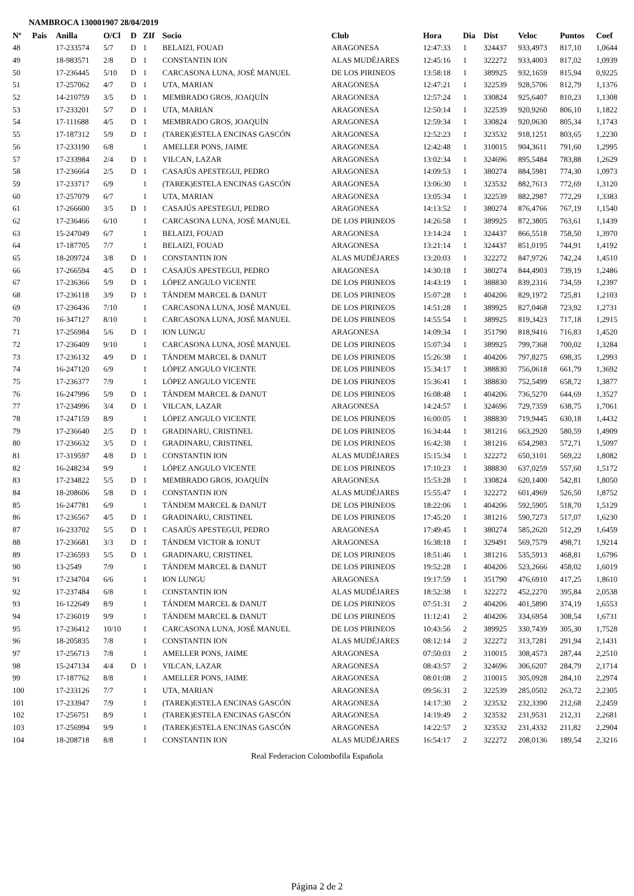NAMBROCA 130001907 28/04/2019
| Nº | Pais | Anilla | O/Cl | D | ZIf | Socio | Club | Hora | Dia | Dist | Veloc | Puntos | Coef |
| --- | --- | --- | --- | --- | --- | --- | --- | --- | --- | --- | --- | --- | --- |
| 48 | | 17-233574 | 5/7 | D | 1 | BELAIZI, FOUAD | ARAGONESA | 12:47:33 | 1 | 324437 | 933,4973 | 817,10 | 1,0644 |
| 49 | | 18-983571 | 2/8 | D | 1 | CONSTANTIN ION | ALAS MUDÉJARES | 12:45:16 | 1 | 322272 | 933,4003 | 817,02 | 1,0939 |
| 50 | | 17-236445 | 5/10 | D | 1 | CARCASONA LUNA, JOSÉ MANUEL | DE LOS PIRINEOS | 13:58:18 | 1 | 389925 | 932,1659 | 815,94 | 0,9225 |
| 51 | | 17-257062 | 4/7 | D | 1 | UTA, MARIAN | ARAGONESA | 12:47:21 | 1 | 322539 | 928,5706 | 812,79 | 1,1376 |
| 52 | | 14-210759 | 3/5 | D | 1 | MEMBRADO GROS, JOAQUÍN | ARAGONESA | 12:57:24 | 1 | 330824 | 925,6407 | 810,23 | 1,1308 |
| 53 | | 17-233201 | 5/7 | D | 1 | UTA, MARIAN | ARAGONESA | 12:50:14 | 1 | 322539 | 920,9260 | 806,10 | 1,1822 |
| 54 | | 17-111688 | 4/5 | D | 1 | MEMBRADO GROS, JOAQUÍN | ARAGONESA | 12:59:34 | 1 | 330824 | 920,0630 | 805,34 | 1,1743 |
| 55 | | 17-187312 | 5/9 | D | 1 | (TAREK)ESTELA ENCINAS GASCÓN | ARAGONESA | 12:52:23 | 1 | 323532 | 918,1251 | 803,65 | 1,2230 |
| 56 | | 17-233190 | 6/8 | | 1 | AMELLER PONS, JAIME | ARAGONESA | 12:42:48 | 1 | 310015 | 904,3611 | 791,60 | 1,2995 |
| 57 | | 17-233984 | 2/4 | D | 1 | VILCAN, LAZAR | ARAGONESA | 13:02:34 | 1 | 324696 | 895,5484 | 783,88 | 1,2629 |
| 58 | | 17-236664 | 2/5 | D | 1 | CASAJÚS APESTEGUI, PEDRO | ARAGONESA | 14:09:53 | 1 | 380274 | 884,5981 | 774,30 | 1,0973 |
| 59 | | 17-233717 | 6/9 | | 1 | (TAREK)ESTELA ENCINAS GASCÓN | ARAGONESA | 13:06:30 | 1 | 323532 | 882,7613 | 772,69 | 1,3120 |
| 60 | | 17-257079 | 6/7 | | 1 | UTA, MARIAN | ARAGONESA | 13:05:34 | 1 | 322539 | 882,2987 | 772,29 | 1,3383 |
| 61 | | 17-266600 | 3/5 | D | 1 | CASAJÚS APESTEGUI, PEDRO | ARAGONESA | 14:13:52 | 1 | 380274 | 876,4766 | 767,19 | 1,1540 |
| 62 | | 17-236466 | 6/10 | | 1 | CARCASONA LUNA, JOSÉ MANUEL | DE LOS PIRINEOS | 14:26:58 | 1 | 389925 | 872,3805 | 763,61 | 1,1439 |
| 63 | | 15-247049 | 6/7 | | 1 | BELAIZI, FOUAD | ARAGONESA | 13:14:24 | 1 | 324437 | 866,5518 | 758,50 | 1,3970 |
| 64 | | 17-187705 | 7/7 | | 1 | BELAIZI, FOUAD | ARAGONESA | 13:21:14 | 1 | 324437 | 851,0195 | 744,91 | 1,4192 |
| 65 | | 18-209724 | 3/8 | D | 1 | CONSTANTIN ION | ALAS MUDÉJARES | 13:20:03 | 1 | 322272 | 847,9726 | 742,24 | 1,4510 |
| 66 | | 17-266594 | 4/5 | D | 1 | CASAJÚS APESTEGUI, PEDRO | ARAGONESA | 14:30:18 | 1 | 380274 | 844,4903 | 739,19 | 1,2486 |
| 67 | | 17-236366 | 5/9 | D | 1 | LÓPEZ ANGULO VICENTE | DE LOS PIRINEOS | 14:43:19 | 1 | 388830 | 839,2316 | 734,59 | 1,2397 |
| 68 | | 17-236118 | 3/9 | D | 1 | TÁNDEM MARCEL & DANUT | DE LOS PIRINEOS | 15:07:28 | 1 | 404206 | 829,1972 | 725,81 | 1,2103 |
| 69 | | 17-236436 | 7/10 | | 1 | CARCASONA LUNA, JOSÉ MANUEL | DE LOS PIRINEOS | 14:51:28 | 1 | 389925 | 827,0468 | 723,92 | 1,2731 |
| 70 | | 16-347127 | 8/10 | | 1 | CARCASONA LUNA, JOSÉ MANUEL | DE LOS PIRINEOS | 14:55:54 | 1 | 389925 | 819,3423 | 717,18 | 1,2915 |
| 71 | | 17-256984 | 5/6 | D | 1 | ION LUNGU | ARAGONESA | 14:09:34 | 1 | 351790 | 818,9416 | 716,83 | 1,4520 |
| 72 | | 17-236409 | 9/10 | | 1 | CARCASONA LUNA, JOSÉ MANUEL | DE LOS PIRINEOS | 15:07:34 | 1 | 389925 | 799,7368 | 700,02 | 1,3284 |
| 73 | | 17-236132 | 4/9 | D | 1 | TÁNDEM MARCEL & DANUT | DE LOS PIRINEOS | 15:26:38 | 1 | 404206 | 797,8275 | 698,35 | 1,2993 |
| 74 | | 16-247120 | 6/9 | | 1 | LÓPEZ ANGULO VICENTE | DE LOS PIRINEOS | 15:34:17 | 1 | 388830 | 756,0618 | 661,79 | 1,3692 |
| 75 | | 17-236377 | 7/9 | | 1 | LÓPEZ ANGULO VICENTE | DE LOS PIRINEOS | 15:36:41 | 1 | 388830 | 752,5499 | 658,72 | 1,3877 |
| 76 | | 16-247996 | 5/9 | D | 1 | TÁNDEM MARCEL & DANUT | DE LOS PIRINEOS | 16:08:48 | 1 | 404206 | 736,5270 | 644,69 | 1,3527 |
| 77 | | 17-234996 | 3/4 | D | 1 | VILCAN, LAZAR | ARAGONESA | 14:24:57 | 1 | 324696 | 729,7359 | 638,75 | 1,7061 |
| 78 | | 17-247159 | 8/9 | | 1 | LÓPEZ ANGULO VICENTE | DE LOS PIRINEOS | 16:00:05 | 1 | 388830 | 719,9445 | 630,18 | 1,4432 |
| 79 | | 17-236640 | 2/5 | D | 1 | GRADINARU, CRISTINEL | DE LOS PIRINEOS | 16:34:44 | 1 | 381216 | 663,2920 | 580,59 | 1,4909 |
| 80 | | 17-236632 | 3/5 | D | 1 | GRADINARU, CRISTINEL | DE LOS PIRINEOS | 16:42:38 | 1 | 381216 | 654,2983 | 572,71 | 1,5097 |
| 81 | | 17-319597 | 4/8 | D | 1 | CONSTANTIN ION | ALAS MUDÉJARES | 15:15:34 | 1 | 322272 | 650,3101 | 569,22 | 1,8082 |
| 82 | | 16-248234 | 9/9 | | 1 | LÓPEZ ANGULO VICENTE | DE LOS PIRINEOS | 17:10:23 | 1 | 388830 | 637,0259 | 557,60 | 1,5172 |
| 83 | | 17-234822 | 5/5 | D | 1 | MEMBRADO GROS, JOAQUÍN | ARAGONESA | 15:53:28 | 1 | 330824 | 620,1400 | 542,81 | 1,8050 |
| 84 | | 18-208606 | 5/8 | D | 1 | CONSTANTIN ION | ALAS MUDÉJARES | 15:55:47 | 1 | 322272 | 601,4969 | 526,50 | 1,8752 |
| 85 | | 16-247781 | 6/9 | | 1 | TÁNDEM MARCEL & DANUT | DE LOS PIRINEOS | 18:22:06 | 1 | 404206 | 592,5905 | 518,70 | 1,5129 |
| 86 | | 17-236567 | 4/5 | D | 1 | GRADINARU, CRISTINEL | DE LOS PIRINEOS | 17:45:20 | 1 | 381216 | 590,7273 | 517,07 | 1,6230 |
| 87 | | 16-233702 | 5/5 | D | 1 | CASAJÚS APESTEGUI, PEDRO | ARAGONESA | 17:49:45 | 1 | 380274 | 585,2620 | 512,29 | 1,6459 |
| 88 | | 17-236681 | 3/3 | D | 1 | TÁNDEM VICTOR & IONUT | ARAGONESA | 16:38:18 | 1 | 329491 | 569,7579 | 498,71 | 1,9214 |
| 89 | | 17-236593 | 5/5 | D | 1 | GRADINARU, CRISTINEL | DE LOS PIRINEOS | 18:51:46 | 1 | 381216 | 535,5913 | 468,81 | 1,6796 |
| 90 | | 13-2549 | 7/9 | | 1 | TÁNDEM MARCEL & DANUT | DE LOS PIRINEOS | 19:52:28 | 1 | 404206 | 523,2666 | 458,02 | 1,6019 |
| 91 | | 17-234704 | 6/6 | | 1 | ION LUNGU | ARAGONESA | 19:17:59 | 1 | 351790 | 476,6910 | 417,25 | 1,8610 |
| 92 | | 17-237484 | 6/8 | | 1 | CONSTANTIN ION | ALAS MUDÉJARES | 18:52:38 | 1 | 322272 | 452,2270 | 395,84 | 2,0538 |
| 93 | | 16-122649 | 8/9 | | 1 | TÁNDEM MARCEL & DANUT | DE LOS PIRINEOS | 07:51:31 | 2 | 404206 | 401,5890 | 374,19 | 1,6553 |
| 94 | | 17-236019 | 9/9 | | 1 | TÁNDEM MARCEL & DANUT | DE LOS PIRINEOS | 11:12:41 | 2 | 404206 | 334,6954 | 308,54 | 1,6731 |
| 95 | | 17-236412 | 10/10 | | 1 | CARCASONA LUNA, JOSÉ MANUEL | DE LOS PIRINEOS | 10:43:56 | 2 | 389925 | 330,7439 | 305,30 | 1,7528 |
| 96 | | 18-205835 | 7/8 | | 1 | CONSTANTIN ION | ALAS MUDÉJARES | 08:12:14 | 2 | 322272 | 313,7281 | 291,94 | 2,1431 |
| 97 | | 17-256713 | 7/8 | | 1 | AMELLER PONS, JAIME | ARAGONESA | 07:50:03 | 2 | 310015 | 308,4573 | 287,44 | 2,2510 |
| 98 | | 15-247134 | 4/4 | D | 1 | VILCAN, LAZAR | ARAGONESA | 08:43:57 | 2 | 324696 | 306,6207 | 284,79 | 2,1714 |
| 99 | | 17-187762 | 8/8 | | 1 | AMELLER PONS, JAIME | ARAGONESA | 08:01:08 | 2 | 310015 | 305,0928 | 284,10 | 2,2974 |
| 100 | | 17-233126 | 7/7 | | 1 | UTA, MARIAN | ARAGONESA | 09:56:31 | 2 | 322539 | 285,0502 | 263,72 | 2,2305 |
| 101 | | 17-233947 | 7/9 | | 1 | (TAREK)ESTELA ENCINAS GASCÓN | ARAGONESA | 14:17:30 | 2 | 323532 | 232,3390 | 212,68 | 2,2459 |
| 102 | | 17-256751 | 8/9 | | 1 | (TAREK)ESTELA ENCINAS GASCÓN | ARAGONESA | 14:19:49 | 2 | 323532 | 231,9531 | 212,31 | 2,2681 |
| 103 | | 17-256994 | 9/9 | | 1 | (TAREK)ESTELA ENCINAS GASCÓN | ARAGONESA | 14:22:57 | 2 | 323532 | 231,4332 | 211,82 | 2,2904 |
| 104 | | 18-208718 | 8/8 | | 1 | CONSTANTIN ION | ALAS MUDÉJARES | 16:54:17 | 2 | 322272 | 208,0136 | 189,54 | 2,3216 |
Real Federacion Colombofila Española
Página 2 de 2